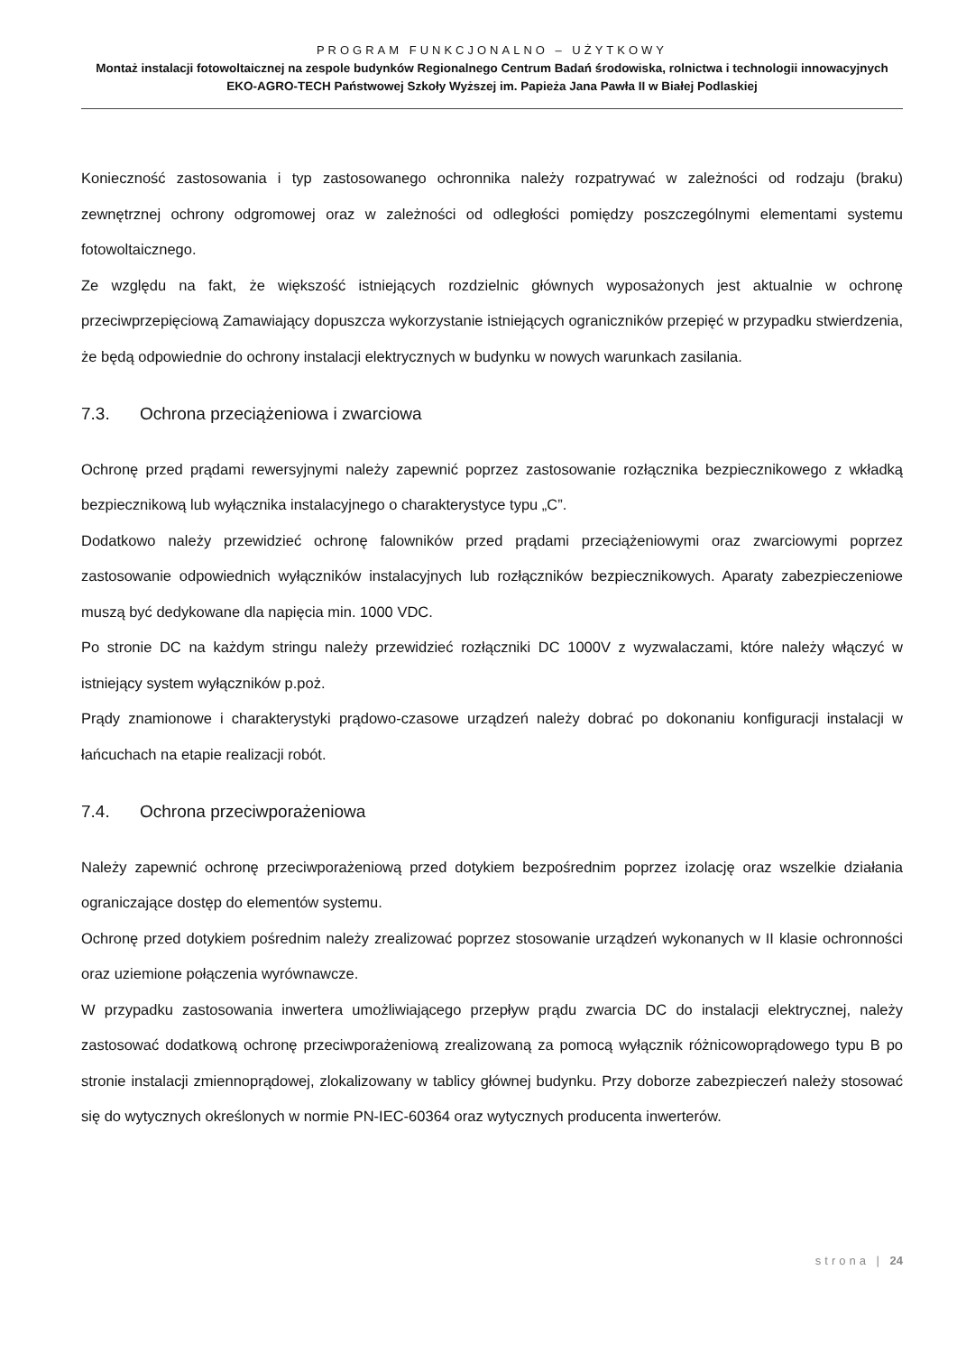PROGRAM FUNKCJONALNO – UŻYTKOWY
Montaż instalacji fotowoltaicznej na zespole budynków Regionalnego Centrum Badań środowiska, rolnictwa i technologii innowacyjnych EKO-AGRO-TECH Państwowej Szkoły Wyższej im. Papieża Jana Pawła II w Białej Podlaskiej
Konieczność zastosowania i typ zastosowanego ochronnika należy rozpatrywać w zależności od rodzaju (braku) zewnętrznej ochrony odgromowej oraz w zależności od odległości pomiędzy poszczególnymi elementami systemu fotowoltaicznego.
Ze względu na fakt, że większość istniejących rozdzielnic głównych wyposażonych jest aktualnie w ochronę przeciwprzepięciową Zamawiający dopuszcza wykorzystanie istniejących ograniczników przepięć w przypadku stwierdzenia, że będą odpowiednie do ochrony instalacji elektrycznych w budynku w nowych warunkach zasilania.
7.3. Ochrona przeciążeniowa i zwarciowa
Ochronę przed prądami rewersyjnymi należy zapewnić poprzez zastosowanie rozłącznika bezpiecznikowego z wkładką bezpiecznikową lub wyłącznika instalacyjnego o charakterystyce typu „C”.
Dodatkowo należy przewidzieć ochronę falowników przed prądami przeciążeniowymi oraz zwarciowymi poprzez zastosowanie odpowiednich wyłączników instalacyjnych lub rozłączników bezpiecznikowych. Aparaty zabezpieczeniowe muszą być dedykowane dla napięcia min. 1000 VDC.
Po stronie DC na każdym stringu należy przewidzieć rozłączniki DC 1000V z wyzwalaczami, które należy włączyć w istniejący system wyłączników p.poż.
Prądy znamionowe i charakterystyki prądowo-czasowe urządzeń należy dobrać po dokonaniu konfiguracji instalacji w łańcuchach na etapie realizacji robót.
7.4. Ochrona przeciwporażeniowa
Należy zapewnić ochronę przeciwporażeniową przed dotykiem bezpośrednim poprzez izolację oraz wszelkie działania ograniczające dostęp do elementów systemu.
Ochronę przed dotykiem pośrednim należy zrealizować poprzez stosowanie urządzeń wykonanych w II klasie ochronności oraz uziemione połączenia wyrównawcze.
W przypadku zastosowania inwertera umożliwiającego przepływ prądu zwarcia DC do instalacji elektrycznej, należy zastosować dodatkową ochronę przeciwporażeniową zrealizowaną za pomocą wyłącznik różnicowoprądowego typu B po stronie instalacji zmiennoprądowej, zlokalizowany w tablicy głównej budynku. Przy doborze zabezpieczeń należy stosować się do wytycznych określonych w normie PN-IEC-60364 oraz wytycznych producenta inwerterów.
strona | 24